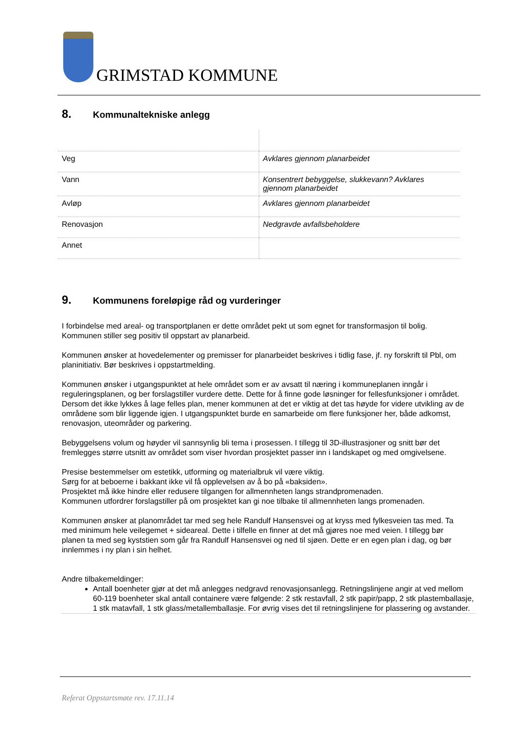GRIMSTAD KOMMUNE
8. Kommunaltekniske anlegg
| Veg | Avklares gjennom planarbeidet |
| Vann | Konsentrert bebyggelse, slukkevann? Avklares gjennom planarbeidet |
| Avløp | Avklares gjennom planarbeidet |
| Renovasjon | Nedgravde avfallsbeholdere |
| Annet | |
9. Kommunens foreløpige råd og vurderinger
I forbindelse med areal- og transportplanen er dette området pekt ut som egnet for transformasjon til bolig. Kommunen stiller seg positiv til oppstart av planarbeid.
Kommunen ønsker at hovedelementer og premisser for planarbeidet beskrives i tidlig fase, jf. ny forskrift til Pbl, om planinitiativ. Bør beskrives i oppstartmelding.
Kommunen ønsker i utgangspunktet at hele området som er av avsatt til næring i kommuneplanen inngår i reguleringsplanen, og ber forslagstiller vurdere dette. Dette for å finne gode løsninger for fellesfunksjoner i området.
Dersom det ikke lykkes å lage felles plan, mener kommunen at det er viktig at det tas høyde for videre utvikling av de områdene som blir liggende igjen. I utgangspunktet burde en samarbeide om flere funksjoner her, både adkomst, renovasjon, uteområder og parkering.
Bebyggelsens volum og høyder vil sannsynlig bli tema i prosessen. I tillegg til 3D-illustrasjoner og snitt bør det fremlegges større utsnitt av området som viser hvordan prosjektet passer inn i landskapet og med omgivelsene.
Presise bestemmelser om estetikk, utforming og materialbruk vil være viktig.
Sørg for at beboerne i bakkant ikke vil få opplevelsen av å bo på «baksiden».
Prosjektet må ikke hindre eller redusere tilgangen for allmennheten langs strandpromenaden.
Kommunen utfordrer forslagstiller på om prosjektet kan gi noe tilbake til allmennheten langs promenaden.
Kommunen ønsker at planområdet tar med seg hele Randulf Hansensvei og at kryss med fylkesveien tas med. Ta med minimum hele veilegemet + sideareal. Dette i tilfelle en finner at det må gjøres noe med veien. I tillegg bør planen ta med seg kyststien som går fra Randulf Hansensvei og ned til sjøen. Dette er en egen plan i dag, og bør innlemmes i ny plan i sin helhet.
Andre tilbakemeldinger:
Antall boenheter gjør at det må anlegges nedgravd renovasjonsanlegg. Retningslinjene angir at ved mellom 60-119 boenheter skal antall containere være følgende: 2 stk restavfall, 2 stk papir/papp, 2 stk plastemballasje, 1 stk matavfall, 1 stk glass/metallemballasje. For øvrig vises det til retningslinjene for plassering og avstander.
Referat Oppstartsmøte rev. 17.11.14